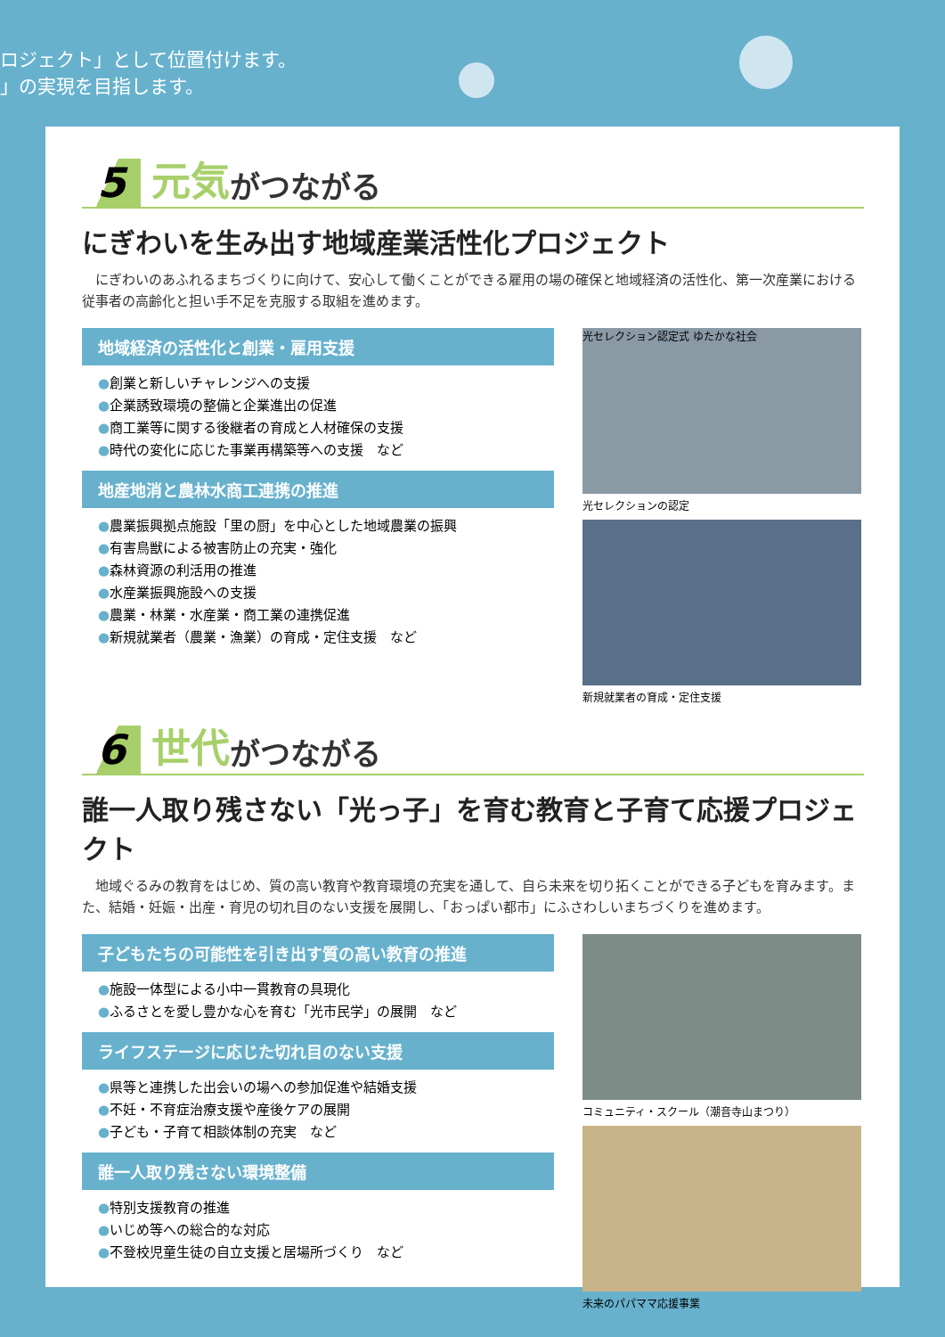ロジェクト」として位置付けます。
」の実現を目指します。
5 元気 がつながる
にぎわいを生み出す地域産業活性化プロジェクト
にぎわいのあふれるまちづくりに向けて、安心して働くことができる雇用の場の確保と地域経済の活性化、第一次産業における従事者の高齢化と担い手不足を克服する取組を進めます。
地域経済の活性化と創業・雇用支援
●創業と新しいチャレンジへの支援
●企業誘致環境の整備と企業進出の促進
●商工業等に関する後継者の育成と人材確保の支援
●時代の変化に応じた事業再構築等への支援　など
地産地消と農林水商工連携の推進
●農業振興拠点施設「里の厨」を中心とした地域農業の振興
●有害鳥獣による被害防止の充実・強化
●森林資源の利活用の推進
●水産業振興施設への支援
●農業・林業・水産業・商工業の連携促進
●新規就業者（農業・漁業）の育成・定住支援　など
光セレクション認定式 ゆたかな社会
光セレクションの認定
新規就業者の育成・定住支援
6 世代 がつながる
誰一人取り残さない「光っ子」を育む教育と子育て応援プロジェクト
地域ぐるみの教育をはじめ、質の高い教育や教育環境の充実を通して、自ら未来を切り拓くことができる子どもを育みます。また、結婚・妊娠・出産・育児の切れ目のない支援を展開し、「おっぱい都市」にふさわしいまちづくりを進めます。
子どもたちの可能性を引き出す質の高い教育の推進
●施設一体型による小中一貫教育の具現化
●ふるさとを愛し豊かな心を育む「光市民学」の展開　など
ライフステージに応じた切れ目のない支援
●県等と連携した出会いの場への参加促進や結婚支援
●不妊・不育症治療支援や産後ケアの展開
●子ども・子育て相談体制の充実　など
誰一人取り残さない環境整備
●特別支援教育の推進
●いじめ等への総合的な対応
●不登校児童生徒の自立支援と居場所づくり　など
コミュニティ・スクール（潮音寺山まつり）
未来のパパママ応援事業